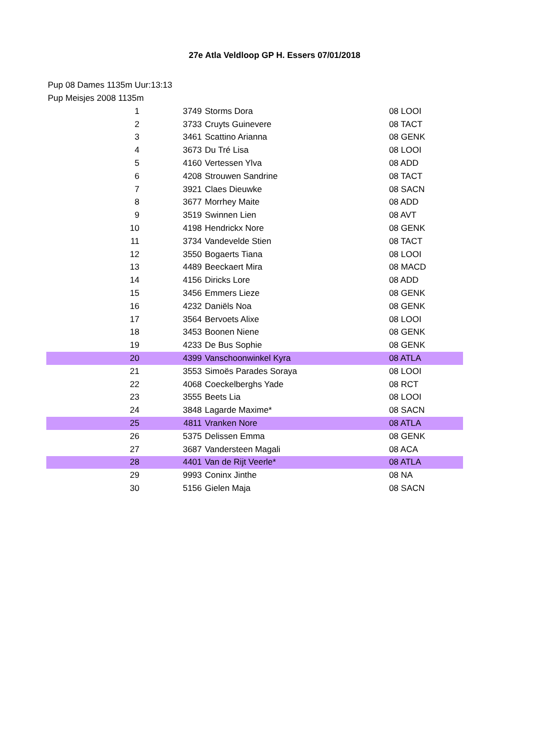27e Atla Veldloop GP H. Essers 07/01/2018
Pup 08 Dames 1135m Uur:13:13
Pup Meisjes 2008 1135m
| 1 | 3749 | Storms Dora | 08 LOOI |
| 2 | 3733 | Cruyts Guinevere | 08 TACT |
| 3 | 3461 | Scattino Arianna | 08 GENK |
| 4 | 3673 | Du Tré Lisa | 08 LOOI |
| 5 | 4160 | Vertessen Ylva | 08 ADD |
| 6 | 4208 | Strouwen Sandrine | 08 TACT |
| 7 | 3921 | Claes Dieuwke | 08 SACN |
| 8 | 3677 | Morrhey Maite | 08 ADD |
| 9 | 3519 | Swinnen Lien | 08 AVT |
| 10 | 4198 | Hendrickx Nore | 08 GENK |
| 11 | 3734 | Vandevelde Stien | 08 TACT |
| 12 | 3550 | Bogaerts Tiana | 08 LOOI |
| 13 | 4489 | Beeckaert Mira | 08 MACD |
| 14 | 4156 | Diricks Lore | 08 ADD |
| 15 | 3456 | Emmers Lieze | 08 GENK |
| 16 | 4232 | Daniëls Noa | 08 GENK |
| 17 | 3564 | Bervoets Alixe | 08 LOOI |
| 18 | 3453 | Boonen Niene | 08 GENK |
| 19 | 4233 | De Bus Sophie | 08 GENK |
| 20 | 4399 | Vanschoonwinkel Kyra | 08 ATLA |
| 21 | 3553 | Simoës Parades Soraya | 08 LOOI |
| 22 | 4068 | Coeckelberghs Yade | 08 RCT |
| 23 | 3555 | Beets Lia | 08 LOOI |
| 24 | 3848 | Lagarde Maxime* | 08 SACN |
| 25 | 4811 | Vranken Nore | 08 ATLA |
| 26 | 5375 | Delissen Emma | 08 GENK |
| 27 | 3687 | Vandersteen Magali | 08 ACA |
| 28 | 4401 | Van de Rijt Veerle* | 08 ATLA |
| 29 | 9993 | Coninx Jinthe | 08 NA |
| 30 | 5156 | Gielen Maja | 08 SACN |